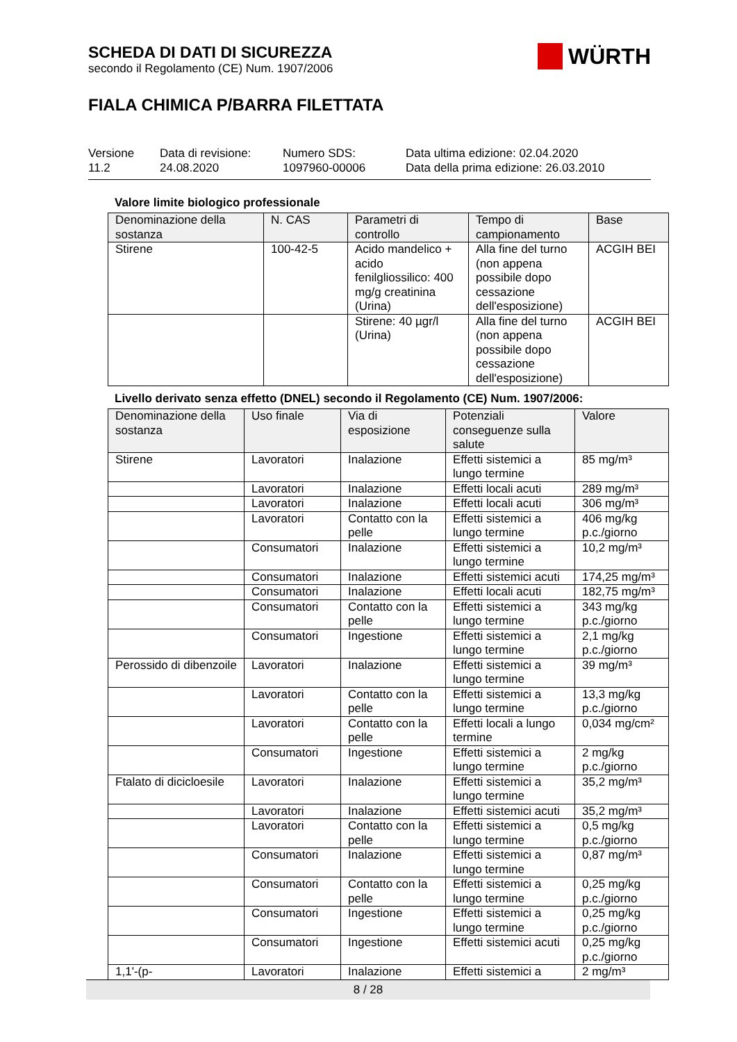SCHEDA DI DATI DI SICUREZZA
secondo il Regolamento (CE) Num. 1907/2006
FIALA CHIMICA P/BARRA FILETTATA
WÜRTH
Versione
11.2
Data di revisione:
24.08.2020
Numero SDS:
1097960-00006
Data ultima edizione: 02.04.2020
Data della prima edizione: 26.03.2010
Valore limite biologico professionale
| Denominazione della sostanza | N. CAS | Parametri di controllo | Tempo di campionamento | Base |
| --- | --- | --- | --- | --- |
| Stirene | 100-42-5 | Acido mandelico + acido fenilgliossilico: 400 mg/g creatinina (Urina) | Alla fine del turno (non appena possibile dopo cessazione dell'esposizione) | ACGIH BEI |
| | | Stirene: 40 µgr/l (Urina) | Alla fine del turno (non appena possibile dopo cessazione dell'esposizione) | ACGIH BEI |
Livello derivato senza effetto (DNEL) secondo il Regolamento (CE) Num. 1907/2006:
| Denominazione della sostanza | Uso finale | Via di esposizione | Potenziali conseguenze sulla salute | Valore |
| --- | --- | --- | --- | --- |
| Stirene | Lavoratori | Inalazione | Effetti sistemici a lungo termine | 85 mg/m³ |
| | Lavoratori | Inalazione | Effetti locali acuti | 289 mg/m³ |
| | Lavoratori | Inalazione | Effetti locali acuti | 306 mg/m³ |
| | Lavoratori | Contatto con la pelle | Effetti sistemici a lungo termine | 406 mg/kg p.c./giorno |
| | Consumatori | Inalazione | Effetti sistemici a lungo termine | 10,2 mg/m³ |
| | Consumatori | Inalazione | Effetti sistemici acuti | 174,25 mg/m³ |
| | Consumatori | Inalazione | Effetti locali acuti | 182,75 mg/m³ |
| | Consumatori | Contatto con la pelle | Effetti sistemici a lungo termine | 343 mg/kg p.c./giorno |
| | Consumatori | Ingestione | Effetti sistemici a lungo termine | 2,1 mg/kg p.c./giorno |
| Perossido di dibenzoile | Lavoratori | Inalazione | Effetti sistemici a lungo termine | 39 mg/m³ |
| | Lavoratori | Contatto con la pelle | Effetti sistemici a lungo termine | 13,3 mg/kg p.c./giorno |
| | Lavoratori | Contatto con la pelle | Effetti locali a lungo termine | 0,034 mg/cm² |
| | Consumatori | Ingestione | Effetti sistemici a lungo termine | 2 mg/kg p.c./giorno |
| Ftalato di dicicloesile | Lavoratori | Inalazione | Effetti sistemici a lungo termine | 35,2 mg/m³ |
| | Lavoratori | Inalazione | Effetti sistemici acuti | 35,2 mg/m³ |
| | Lavoratori | Contatto con la pelle | Effetti sistemici a lungo termine | 0,5 mg/kg p.c./giorno |
| | Consumatori | Inalazione | Effetti sistemici a lungo termine | 0,87 mg/m³ |
| | Consumatori | Contatto con la pelle | Effetti sistemici a lungo termine | 0,25 mg/kg p.c./giorno |
| | Consumatori | Ingestione | Effetti sistemici a lungo termine | 0,25 mg/kg p.c./giorno |
| | Consumatori | Ingestione | Effetti sistemici acuti | 0,25 mg/kg p.c./giorno |
| 1,1'-(p- | Lavoratori | Inalazione | Effetti sistemici a | 2 mg/m³ |
8 / 28